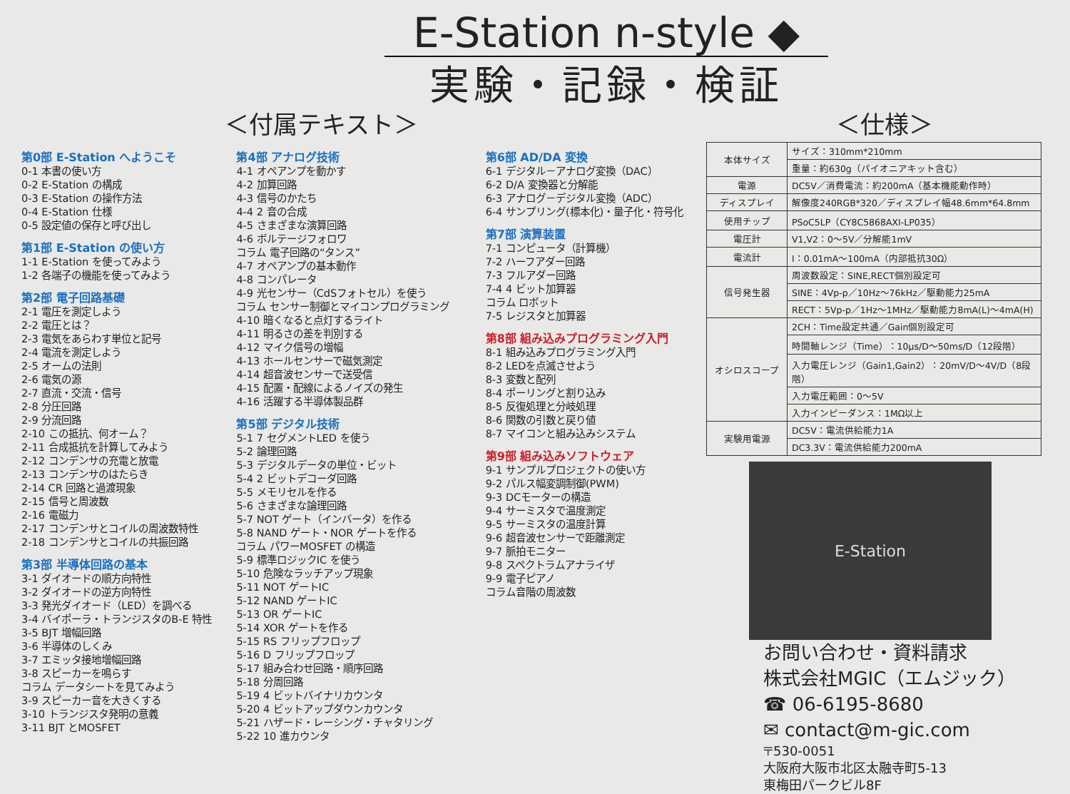E-Station n-style ◆
実験・記録・検証
＜付属テキスト＞
第0部 E-Station へようこそ
0-1 本書の使い方
0-2 E-Station の構成
0-3 E-Station の操作方法
0-4 E-Station 仕様
0-5 設定値の保存と呼び出し
第1部 E-Station の使い方
1-1 E-Station を使ってみよう
1-2 各端子の機能を使ってみよう
第2部 電子回路基礎
2-1 電圧を測定しよう
2-2 電圧とは？
2-3 電気をあらわす単位と記号
2-4 電流を測定しよう
2-5 オームの法則
2-6 電気の源
2-7 直流・交流・信号
2-8 分圧回路
2-9 分流回路
2-10 この抵抗、何オーム？
2-11 合成抵抗を計算してみよう
2-12 コンデンサの充電と放電
2-13 コンデンサのはたらき
2-14 CR 回路と過渡現象
2-15 信号と周波数
2-16 電磁力
2-17 コンデンサとコイルの周波数特性
2-18 コンデンサとコイルの共振回路
第3部 半導体回路の基本
3-1 ダイオードの順方向特性
3-2 ダイオードの逆方向特性
3-3 発光ダイオード（LED）を調べる
3-4 バイポーラ・トランジスタのB-E 特性
3-5 BJT 増幅回路
3-6 半導体のしくみ
3-7 エミッタ接地増幅回路
3-8 スピーカーを鳴らす
コラム データシートを見てみよう
3-9 スピーカー音を大きくする
3-10 トランジスタ発明の意義
3-11 BJT とMOSFET
第4部 アナログ技術
4-1 オペアンプを動かす
4-2 加算回路
4-3 信号のかたち
4-4 2 音の合成
4-5 さまざまな演算回路
4-6 ボルテージフォロワ
コラム 電子回路の“タンス”
4-7 オペアンプの基本動作
4-8 コンパレータ
4-9 光センサー（CdSフォトセル）を使う
コラム センサー制御とマイコンプログラミング
4-10 暗くなると点灯するライト
4-11 明るさの差を判別する
4-12 マイク信号の増幅
4-13 ホールセンサーで磁気測定
4-14 超音波センサーで送受信
4-15 配置・配線によるノイズの発生
4-16 活躍する半導体製品群
第5部 デジタル技術
5-1 7 セグメントLED を使う
5-2 論理回路
5-3 デジタルデータの単位・ビット
5-4 2 ビットデコーダ回路
5-5 メモリセルを作る
5-6 さまざまな論理回路
5-7 NOT ゲート（インバータ）を作る
5-8 NAND ゲート・NOR ゲートを作る
コラム パワーMOSFET の構造
5-9 標準ロジックIC を使う
5-10 危険なラッチアップ現象
5-11 NOT ゲートIC
5-12 NAND ゲートIC
5-13 OR ゲートIC
5-14 XOR ゲートを作る
5-15 RS フリップフロップ
5-16 D フリップフロップ
5-17 組み合わせ回路・順序回路
5-18 分周回路
5-19 4 ビットバイナリカウンタ
5-20 4 ビットアップダウンカウンタ
5-21 ハザード・レーシング・チャタリング
5-22 10 進カウンタ
第6部 AD/DA 変換
6-1 デジタル－アナログ変換（DAC）
6-2 D/A 変換器と分解能
6-3 アナログ－デジタル変換（ADC）
6-4 サンプリング(標本化)・量子化・符号化
第7部 演算装置
7-1 コンピュータ（計算機）
7-2 ハーフアダー回路
7-3 フルアダー回路
7-4 4 ビット加算器
コラム ロボット
7-5 レジスタと加算器
第8部 組み込みプログラミング入門
8-1 組み込みプログラミング入門
8-2 LEDを点滅させよう
8-3 変数と配列
8-4 ポーリングと割り込み
8-5 反復処理と分岐処理
8-6 関数の引数と戻り値
8-7 マイコンと組み込みシステム
第9部 組み込みソフトウェア
9-1 サンプルプロジェクトの使い方
9-2 パルス幅変調制御(PWM)
9-3 DCモーターの構造
9-4 サーミスタで温度測定
9-5 サーミスタの温度計算
9-6 超音波センサーで距離測定
9-7 脈拍モニター
9-8 スペクトラムアナライザ
9-9 電子ピアノ
コラム音階の周波数
＜仕様＞
| 本体サイズ | サイズ：310mm*210mm |
| | 重量：約630g（パイオニアキット含む） |
| 電源 | DC5V／消費電流：約200mA（基本機能動作時） |
| ディスプレイ | 解像度240RGB*320／ディスプレイ幅48.6mm*64.8mm |
| 使用チップ | PSoC5LP（CY8C5868AXI-LP035） |
| 電圧計 | V1,V2：0〜5V／分解能1mV |
| 電流計 | I：0.01mA〜100mA（内部抵抗30Ω） |
| 信号発生器 | 周波数設定：SINE,RECT個別設定可 |
| | SINE：4Vp-p／10Hz〜76kHz／駆動能力25mA |
| | RECT：5Vp-p／1Hz〜1MHz／駆動能力8mA(L)〜4mA(H) |
| オシロスコープ | 2CH：Time設定共通／Gain個別設定可 |
| | 時間軸レンジ（Time）：10μs/D〜50ms/D（12段階） |
| | 入力電圧レンジ（Gain1,Gain2）：20mV/D〜4V/D（8段階） |
| | 入力電圧範囲：0〜5V |
| | 入力インピーダンス：1MΩ以上 |
| 実験用電源 | DC5V：電流供給能力1A |
| | DC3.3V：電流供給能力200mA |
E-Station
お問い合わせ・資料請求
株式会社MGIC（エムジック）
☎ 06-6195-8680
✉ contact@m-gic.com
〒530-0051
大阪府大阪市北区太融寺町5-13
東梅田パークビル8F